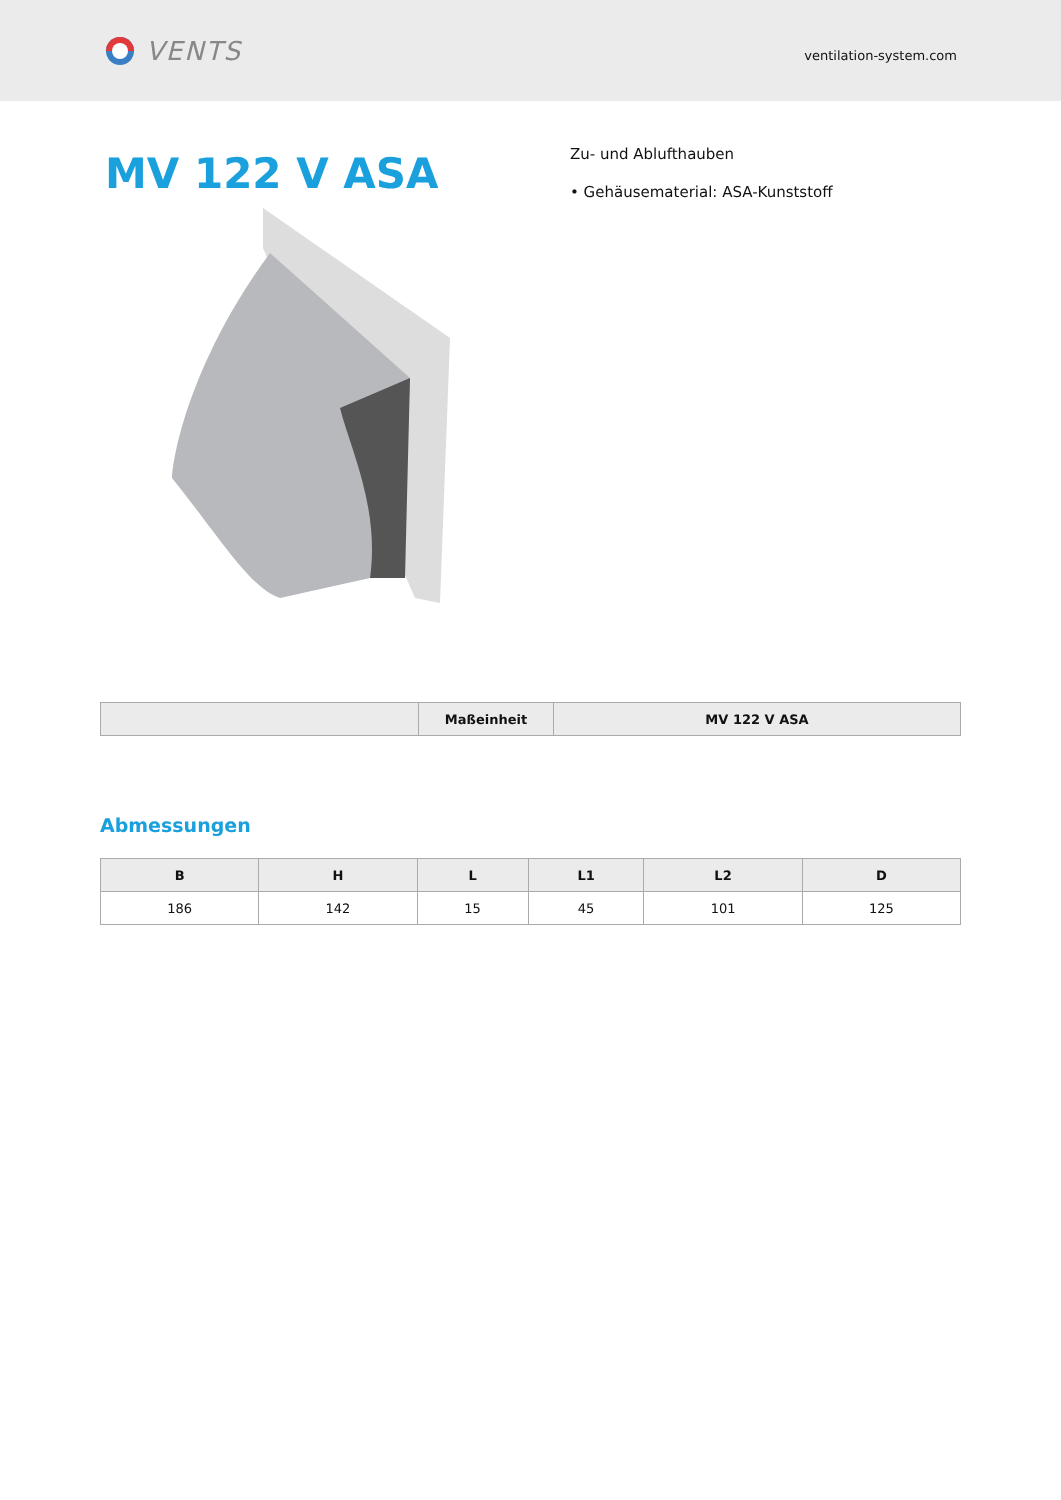VENTS
ventilation-system.com
MV 122 V ASA
Zu- und Ablufthauben
• Gehäusematerial: ASA-Kunststoff
| | Maßeinheit | MV 122 V ASA |
| --- | --- | --- |
Abmessungen
| B | H | L | L1 | L2 | D |
| --- | --- | --- | --- | --- | --- |
| 186 | 142 | 15 | 45 | 101 | 125 |